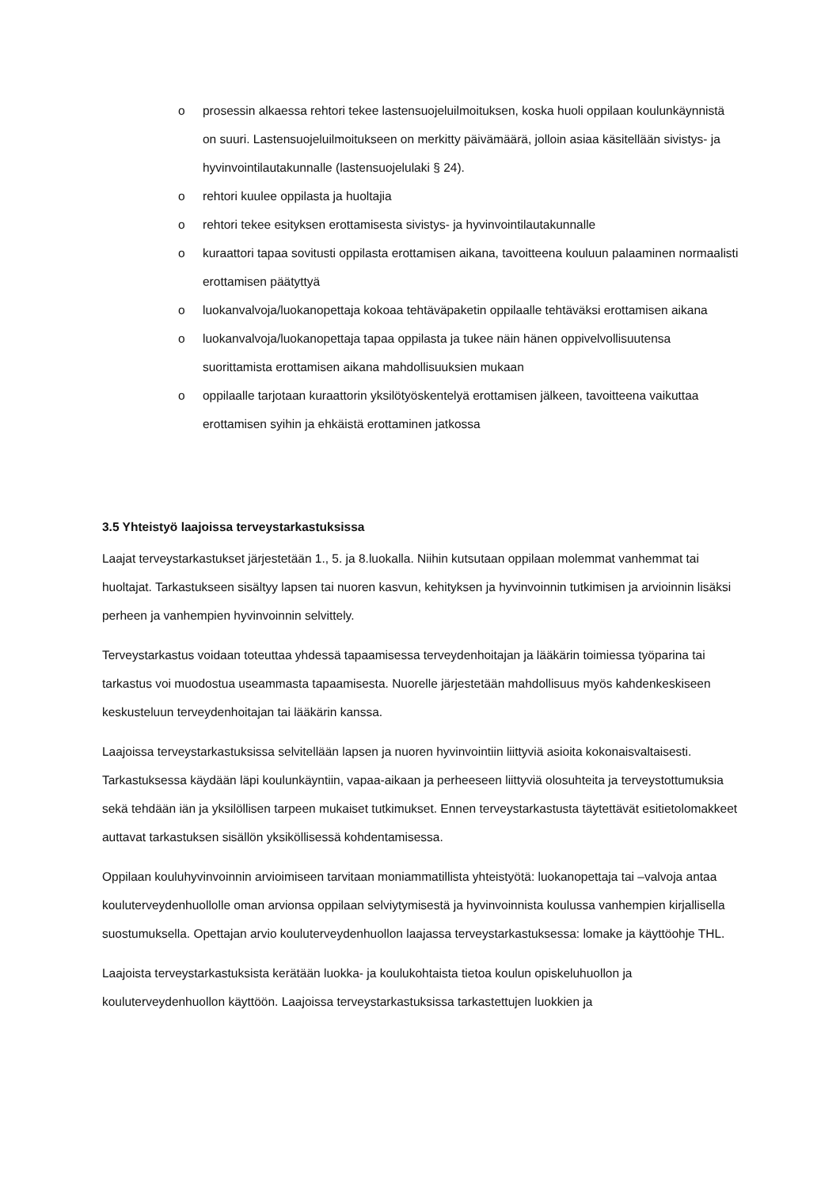o prosessin alkaessa rehtori tekee lastensuojeluilmoituksen, koska huoli oppilaan koulunkäynnistä on suuri. Lastensuojeluilmoitukseen on merkitty päivämäärä, jolloin asiaa käsitellään sivistys- ja hyvinvointilautakunnalle (lastensuojelulaki § 24).
o rehtori kuulee oppilasta ja huoltajia
o rehtori tekee esityksen erottamisesta sivistys- ja hyvinvointilautakunnalle
o kuraattori tapaa sovitusti oppilasta erottamisen aikana, tavoitteena kouluun palaaminen normaalisti erottamisen päätyttyä
o luokanvalvoja/luokanopettaja kokoaa tehtäväpaketin oppilaalle tehtäväksi erottamisen aikana
o luokanvalvoja/luokanopettaja tapaa oppilasta ja tukee näin hänen oppivelvollisuutensa suorittamista erottamisen aikana mahdollisuuksien mukaan
o oppilaalle tarjotaan kuraattorin yksilötyöskentelyä erottamisen jälkeen, tavoitteena vaikuttaa erottamisen syihin ja ehkäistä erottaminen jatkossa
3.5 Yhteistyö laajoissa terveystarkastuksissa
Laajat terveystarkastukset järjestetään 1., 5. ja 8.luokalla. Niihin kutsutaan oppilaan molemmat vanhemmat tai huoltajat. Tarkastukseen sisältyy lapsen tai nuoren kasvun, kehityksen ja hyvinvoinnin tutkimisen ja arvioinnin lisäksi perheen ja vanhempien hyvinvoinnin selvittely.
Terveystarkastus voidaan toteuttaa yhdessä tapaamisessa terveydenhoitajan ja lääkärin toimiessa työparina tai tarkastus voi muodostua useammasta tapaamisesta. Nuorelle järjestetään mahdollisuus myös kahdenkeskiseen keskusteluun terveydenhoitajan tai lääkärin kanssa.
Laajoissa terveystarkastuksissa selvitellään lapsen ja nuoren hyvinvointiin liittyviä asioita kokonaisvaltaisesti. Tarkastuksessa käydään läpi koulunkäyntiin, vapaa-aikaan ja perheeseen liittyviä olosuhteita ja terveystottumuksia sekä tehdään iän ja yksilöllisen tarpeen mukaiset tutkimukset. Ennen terveystarkastusta täytettävät esitietolomakkeet auttavat tarkastuksen sisällön yksiköllisessä kohdentamisessa.
Oppilaan kouluhyvinvoinnin arvioimiseen tarvitaan moniammatillista yhteistyötä: luokanopettaja tai –valvoja antaa kouluterveydenhuollolle oman arvionsa oppilaan selviytymisestä ja hyvinvoinnista koulussa vanhempien kirjallisella suostumuksella. Opettajan arvio kouluterveydenhuollon laajassa terveystarkastuksessa: lomake ja käyttöohje THL.
Laajoista terveystarkastuksista kerätään luokka- ja koulukohtaista tietoa koulun opiskeluhuollon ja kouluterveydenhuollon käyttöön. Laajoissa terveystarkastuksissa tarkastettujen luokkien ja